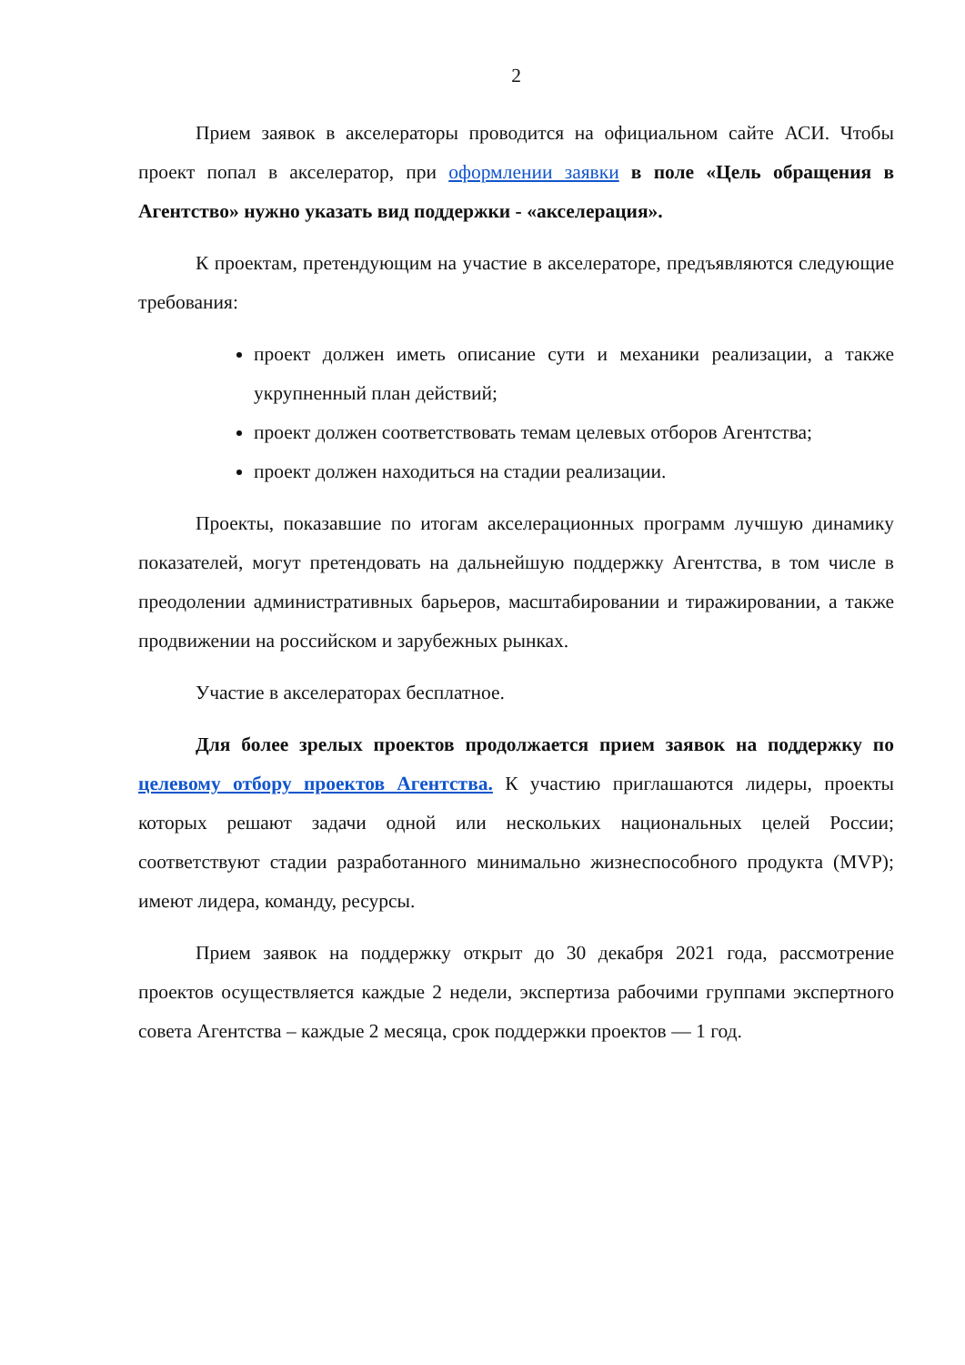2
Прием заявок в акселераторы проводится на официальном сайте АСИ. Чтобы проект попал в акселератор, при оформлении заявки в поле «Цель обращения в Агентство» нужно указать вид поддержки - «акселерация».
К проектам, претендующим на участие в акселераторе, предъявляются следующие требования:
проект должен иметь описание сути и механики реализации, а также укрупненный план действий;
проект должен соответствовать темам целевых отборов Агентства;
проект должен находиться на стадии реализации.
Проекты, показавшие по итогам акселерационных программ лучшую динамику показателей, могут претендовать на дальнейшую поддержку Агентства, в том числе в преодолении административных барьеров, масштабировании и тиражировании, а также продвижении на российском и зарубежных рынках.
Участие в акселераторах бесплатное.
Для более зрелых проектов продолжается прием заявок на поддержку по целевому отбору проектов Агентства. К участию приглашаются лидеры, проекты которых решают задачи одной или нескольких национальных целей России; соответствуют стадии разработанного минимально жизнеспособного продукта (MVP); имеют лидера, команду, ресурсы.
Прием заявок на поддержку открыт до 30 декабря 2021 года, рассмотрение проектов осуществляется каждые 2 недели, экспертиза рабочими группами экспертного совета Агентства – каждые 2 месяца, срок поддержки проектов — 1 год.